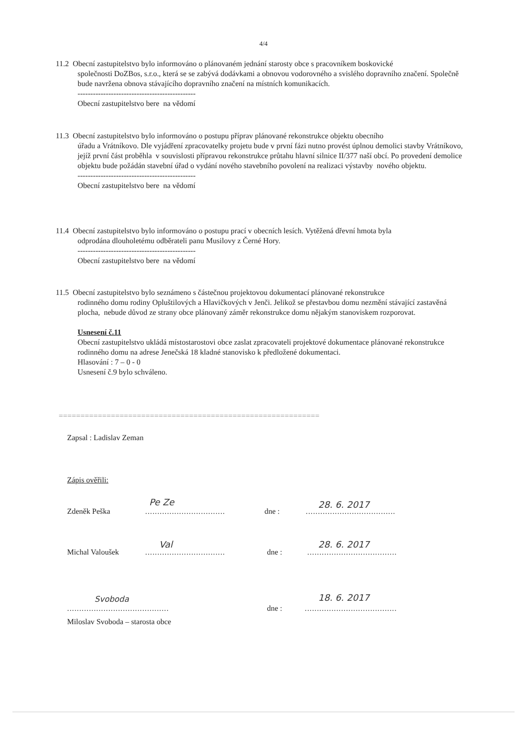4/4
11.2 Obecní zastupitelstvo bylo informováno o plánovaném jednání starosty obce s pracovníkem boskovické
společnosti DoZBos, s.r.o., která se se zabývá dodávkami a obnovou vodorovného a svislého dopravního značení. Společně bude navržena obnova stávajícího dopravního značení na místních komunikacích.
----------------------------------------------
Obecní zastupitelstvo bere na vědomí
11.3 Obecní zastupitelstvo bylo informováno o postupu příprav plánované rekonstrukce objektu obecního
úřadu a Vrátníkovo. Dle vyjádření zpracovatelky projetu bude v první fázi nutno provést úplnou demolici stavby Vrátníkovo, jejíž první část proběhla v souvislosti přípravou rekonstrukce průtahu hlavní silnice II/377 naší obcí. Po provedení demolice objektu bude požádán stavební úřad o vydání nového stavebního povolení na realizaci výstavby nového objektu.
----------------------------------------------
Obecní zastupitelstvo bere na vědomí
11.4 Obecní zastupitelstvo bylo informováno o postupu prací v obecních lesích. Vytěžená dřevní hmota byla
odprodána dlouholetému odběrateli panu Musilovy z Černé Hory.
----------------------------------------------
Obecní zastupitelstvo bere na vědomí
11.5 Obecní zastupitelstvo bylo seznámeno s částečnou projektovou dokumentací plánované rekonstrukce
rodinného domu rodiny Opluštilových a Hlavičkových v Jenči. Jelikož se přestavbou domu nezmění stávající zastavěná plocha, nebude důvod ze strany obce plánovaný záměr rekonstrukce domu nějakým stanoviskem rozporovat.
Usnesení č.11
Obecní zastupitelstvo ukládá místostarostovi obce zaslat zpracovateli projektové dokumentace plánované rekonstrukce rodinného domu na adrese Jenečská 18 kladné stanovisko k předložené dokumentaci.
Hlasování : 7 – 0 - 0
Usnesení č.9 bylo schváleno.
============================================================
Zapsal : Ladislav Zeman
Zápis ověřili:
Zdeněk Peška
Pe Ze
.................................
dne :
28. 6. 2017
.....................................
Michal Valoušek
Val
.................................
dne :
28. 6. 2017
.....................................
Svoboda
..........................................
dne :
18. 6. 2017
......................................
Miloslav Svoboda – starosta obce